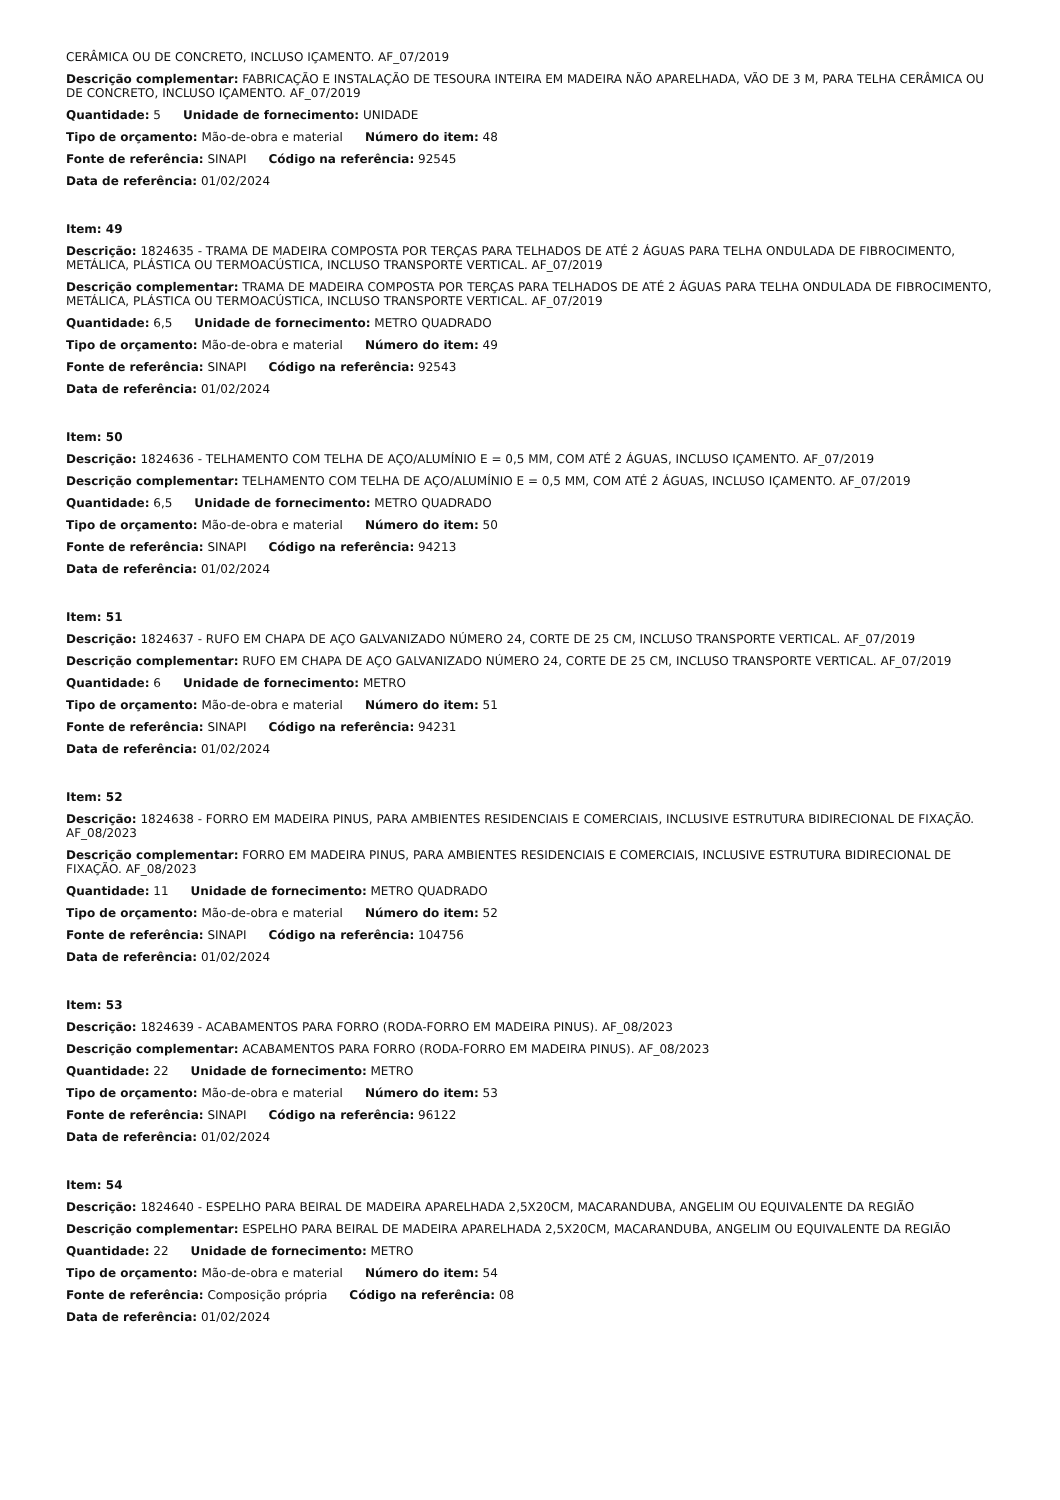CERÂMICA OU DE CONCRETO, INCLUSO IÇAMENTO. AF_07/2019
Descrição complementar: FABRICAÇÃO E INSTALAÇÃO DE TESOURA INTEIRA EM MADEIRA NÃO APARELHADA, VÃO DE 3 M, PARA TELHA CERÂMICA OU DE CONCRETO, INCLUSO IÇAMENTO. AF_07/2019
Quantidade: 5 Unidade de fornecimento: UNIDADE
Tipo de orçamento: Mão-de-obra e material Número do item: 48
Fonte de referência: SINAPI Código na referência: 92545
Data de referência: 01/02/2024
Item: 49
Descrição: 1824635 - TRAMA DE MADEIRA COMPOSTA POR TERÇAS PARA TELHADOS DE ATÉ 2 ÁGUAS PARA TELHA ONDULADA DE FIBROCIMENTO, METÁLICA, PLÁSTICA OU TERMOACÚSTICA, INCLUSO TRANSPORTE VERTICAL. AF_07/2019
Descrição complementar: TRAMA DE MADEIRA COMPOSTA POR TERÇAS PARA TELHADOS DE ATÉ 2 ÁGUAS PARA TELHA ONDULADA DE FIBROCIMENTO, METÁLICA, PLÁSTICA OU TERMOACÚSTICA, INCLUSO TRANSPORTE VERTICAL. AF_07/2019
Quantidade: 6,5 Unidade de fornecimento: METRO QUADRADO
Tipo de orçamento: Mão-de-obra e material Número do item: 49
Fonte de referência: SINAPI Código na referência: 92543
Data de referência: 01/02/2024
Item: 50
Descrição: 1824636 - TELHAMENTO COM TELHA DE AÇO/ALUMÍNIO E = 0,5 MM, COM ATÉ 2 ÁGUAS, INCLUSO IÇAMENTO. AF_07/2019
Descrição complementar: TELHAMENTO COM TELHA DE AÇO/ALUMÍNIO E = 0,5 MM, COM ATÉ 2 ÁGUAS, INCLUSO IÇAMENTO. AF_07/2019
Quantidade: 6,5 Unidade de fornecimento: METRO QUADRADO
Tipo de orçamento: Mão-de-obra e material Número do item: 50
Fonte de referência: SINAPI Código na referência: 94213
Data de referência: 01/02/2024
Item: 51
Descrição: 1824637 - RUFO EM CHAPA DE AÇO GALVANIZADO NÚMERO 24, CORTE DE 25 CM, INCLUSO TRANSPORTE VERTICAL. AF_07/2019
Descrição complementar: RUFO EM CHAPA DE AÇO GALVANIZADO NÚMERO 24, CORTE DE 25 CM, INCLUSO TRANSPORTE VERTICAL. AF_07/2019
Quantidade: 6 Unidade de fornecimento: METRO
Tipo de orçamento: Mão-de-obra e material Número do item: 51
Fonte de referência: SINAPI Código na referência: 94231
Data de referência: 01/02/2024
Item: 52
Descrição: 1824638 - FORRO EM MADEIRA PINUS, PARA AMBIENTES RESIDENCIAIS E COMERCIAIS, INCLUSIVE ESTRUTURA BIDIRECIONAL DE FIXAÇÃO. AF_08/2023
Descrição complementar: FORRO EM MADEIRA PINUS, PARA AMBIENTES RESIDENCIAIS E COMERCIAIS, INCLUSIVE ESTRUTURA BIDIRECIONAL DE FIXAÇÃO. AF_08/2023
Quantidade: 11 Unidade de fornecimento: METRO QUADRADO
Tipo de orçamento: Mão-de-obra e material Número do item: 52
Fonte de referência: SINAPI Código na referência: 104756
Data de referência: 01/02/2024
Item: 53
Descrição: 1824639 - ACABAMENTOS PARA FORRO (RODA-FORRO EM MADEIRA PINUS). AF_08/2023
Descrição complementar: ACABAMENTOS PARA FORRO (RODA-FORRO EM MADEIRA PINUS). AF_08/2023
Quantidade: 22 Unidade de fornecimento: METRO
Tipo de orçamento: Mão-de-obra e material Número do item: 53
Fonte de referência: SINAPI Código na referência: 96122
Data de referência: 01/02/2024
Item: 54
Descrição: 1824640 - ESPELHO PARA BEIRAL DE MADEIRA APARELHADA 2,5X20CM, MACARANDUBA, ANGELIM OU EQUIVALENTE DA REGIÃO
Descrição complementar: ESPELHO PARA BEIRAL DE MADEIRA APARELHADA 2,5X20CM, MACARANDUBA, ANGELIM OU EQUIVALENTE DA REGIÃO
Quantidade: 22 Unidade de fornecimento: METRO
Tipo de orçamento: Mão-de-obra e material Número do item: 54
Fonte de referência: Composição própria Código na referência: 08
Data de referência: 01/02/2024